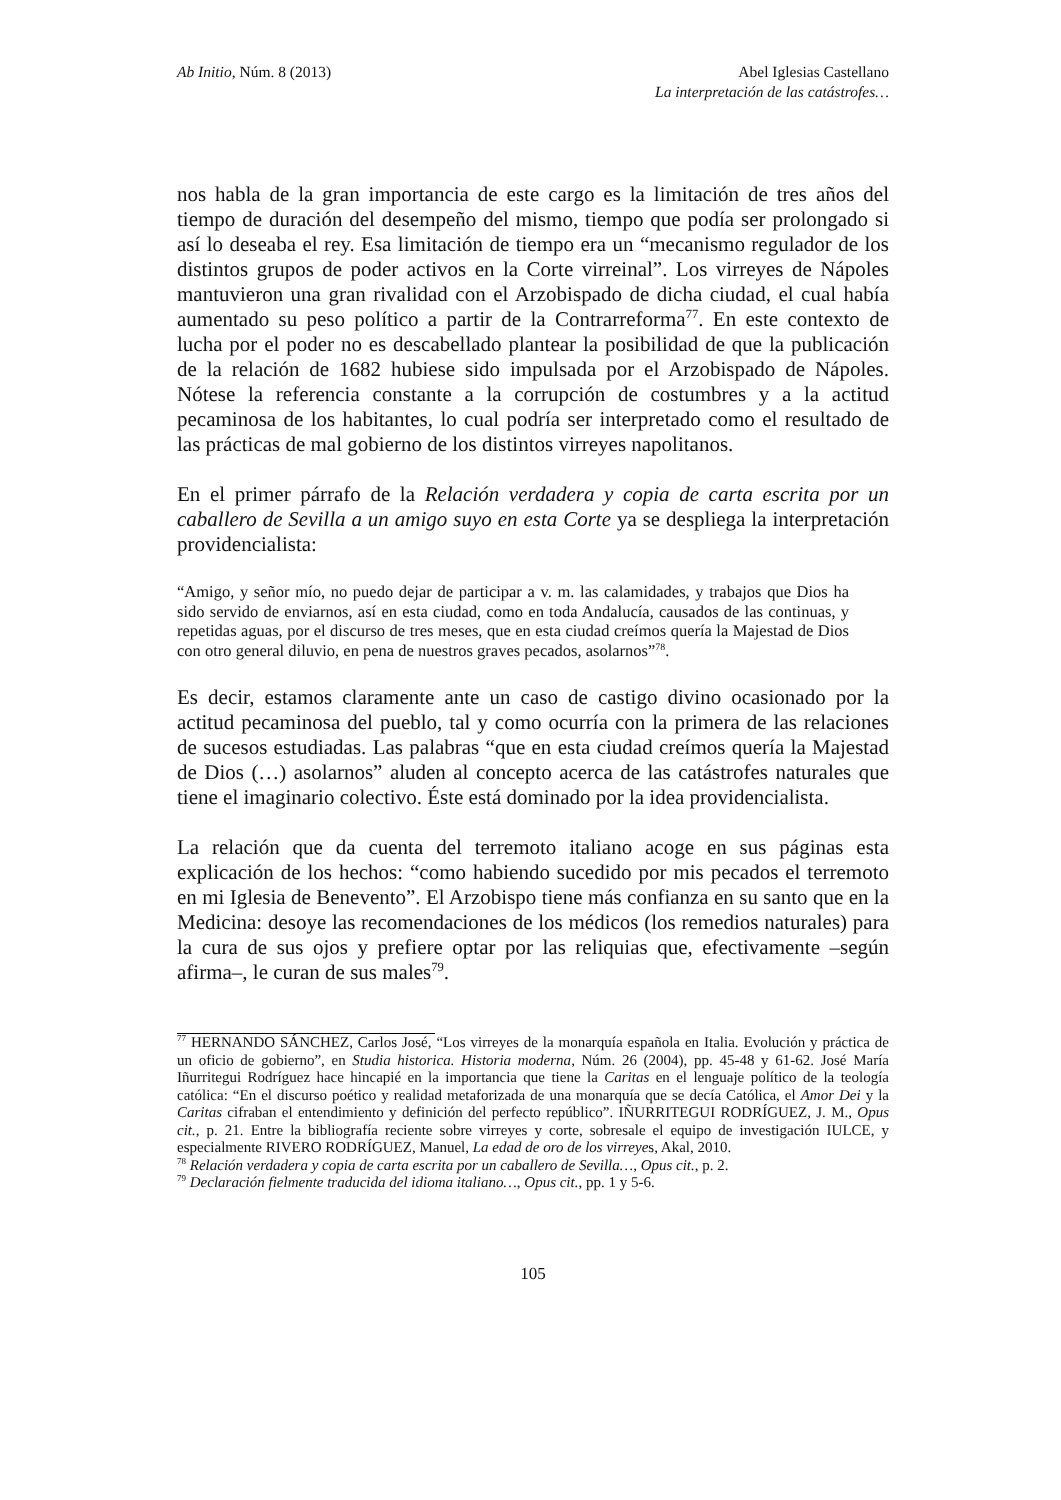Ab Initio, Núm. 8 (2013) Abel Iglesias Castellano
La interpretación de las catástrofes…
nos habla de la gran importancia de este cargo es la limitación de tres años del tiempo de duración del desempeño del mismo, tiempo que podía ser prolongado si así lo deseaba el rey. Esa limitación de tiempo era un “mecanismo regulador de los distintos grupos de poder activos en la Corte virreinal”. Los virreyes de Nápoles mantuvieron una gran rivalidad con el Arzobispado de dicha ciudad, el cual había aumentado su peso político a partir de la Contrarreforma<sup>77</sup>. En este contexto de lucha por el poder no es descabellado plantear la posibilidad de que la publicación de la relación de 1682 hubiese sido impulsada por el Arzobispado de Nápoles. Nótese la referencia constante a la corrupción de costumbres y a la actitud pecaminosa de los habitantes, lo cual podría ser interpretado como el resultado de las prácticas de mal gobierno de los distintos virreyes napolitanos.
En el primer párrafo de la Relación verdadera y copia de carta escrita por un caballero de Sevilla a un amigo suyo en esta Corte ya se despliega la interpretación providencialista:
“Amigo, y señor mío, no puedo dejar de participar a v. m. las calamidades, y trabajos que Dios ha sido servido de enviarnos, así en esta ciudad, como en toda Andalucía, causados de las continuas, y repetidas aguas, por el discurso de tres meses, que en esta ciudad creímos quería la Majestad de Dios con otro general diluvio, en pena de nuestros graves pecados, asolarnos”<sup>78</sup>.
Es decir, estamos claramente ante un caso de castigo divino ocasionado por la actitud pecaminosa del pueblo, tal y como ocurría con la primera de las relaciones de sucesos estudiadas. Las palabras “que en esta ciudad creímos quería la Majestad de Dios (…) asolarnos” aluden al concepto acerca de las catástrofes naturales que tiene el imaginario colectivo. Éste está dominado por la idea providencialista.
La relación que da cuenta del terremoto italiano acoge en sus páginas esta explicación de los hechos: “como habiendo sucedido por mis pecados el terremoto en mi Iglesia de Benevento”. El Arzobispo tiene más confianza en su santo que en la Medicina: desoye las recomendaciones de los médicos (los remedios naturales) para la cura de sus ojos y prefiere optar por las reliquias que, efectivamente –según afirma–, le curan de sus males<sup>79</sup>.
<sup>77</sup> HERNANDO SÁNCHEZ, Carlos José, “Los virreyes de la monarquía española en Italia. Evolución y práctica de un oficio de gobierno”, en Studia historica. Historia moderna, Núm. 26 (2004), pp. 45-48 y 61-62. José María Iñurritegui Rodríguez hace hincapié en la importancia que tiene la Caritas en el lenguaje político de la teología católica: “En el discurso poético y realidad metaforizada de una monarquía que se decía Católica, el Amor Dei y la Caritas cifraban el entendimiento y definición del perfecto repúblico”. IÑURRITEGUI RODRÍGUEZ, J. M., Opus cit., p. 21. Entre la bibliografía reciente sobre virreyes y corte, sobresale el equipo de investigación IULCE, y especialmente RIVERO RODRÍGUEZ, Manuel, La edad de oro de los virreyes, Akal, 2010.
<sup>78</sup> Relación verdadera y copia de carta escrita por un caballero de Sevilla…, Opus cit., p. 2.
<sup>79</sup> Declaración fielmente traducida del idioma italiano…, Opus cit., pp. 1 y 5-6.
105